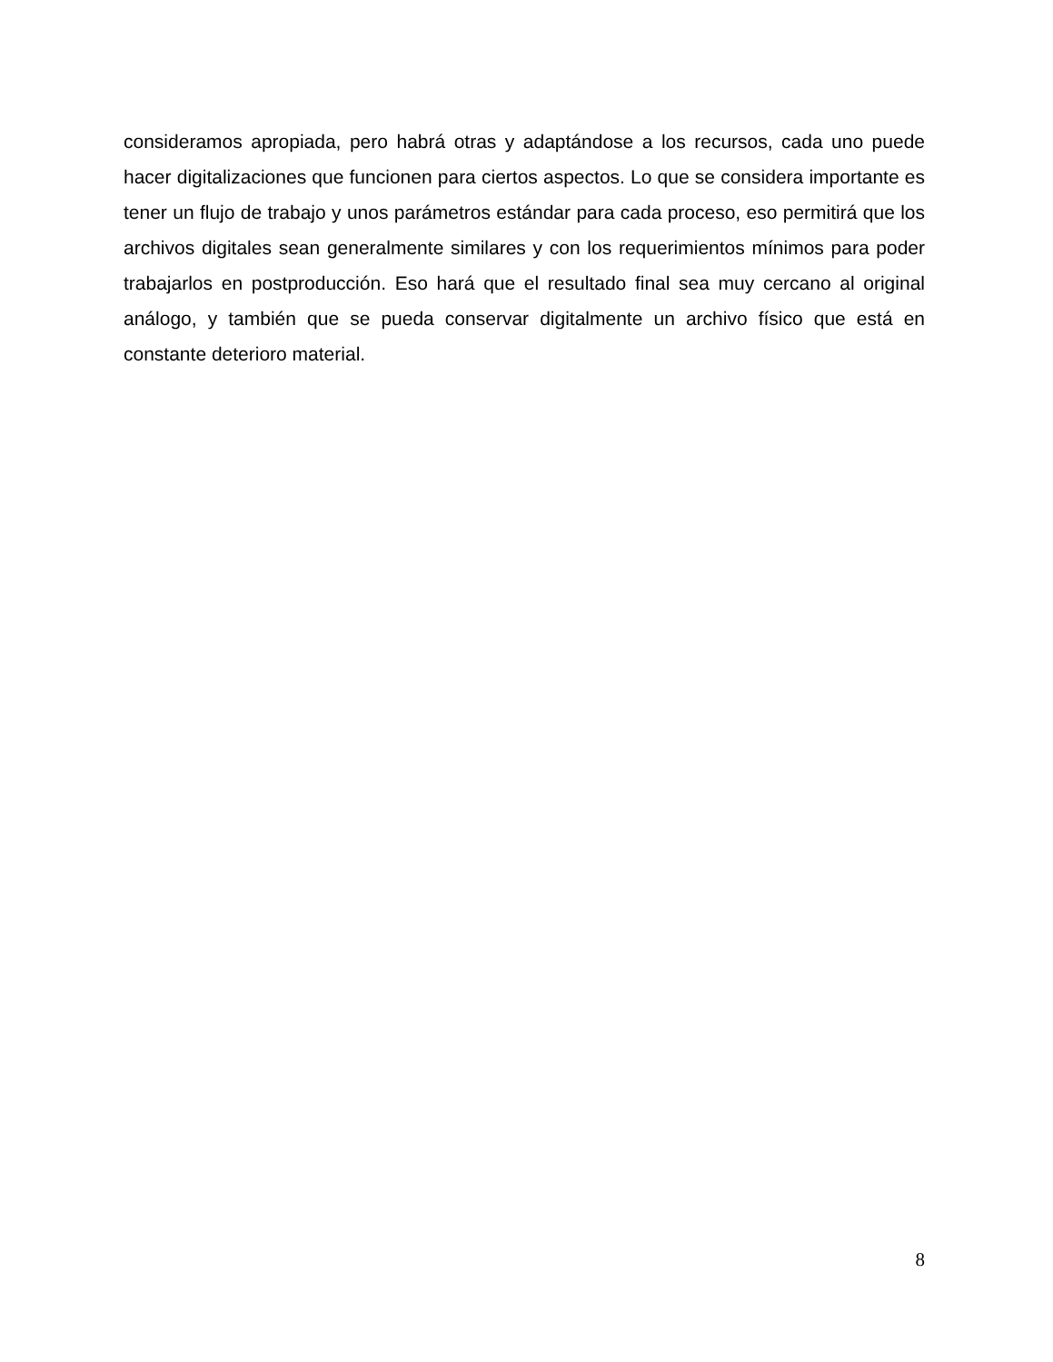consideramos apropiada, pero habrá otras y adaptándose a los recursos, cada uno puede hacer digitalizaciones que funcionen para ciertos aspectos. Lo que se considera importante es tener un flujo de trabajo y unos parámetros estándar para cada proceso, eso permitirá que los archivos digitales sean generalmente similares y con los requerimientos mínimos para poder trabajarlos en postproducción. Eso hará que el resultado final sea muy cercano al original análogo, y también que se pueda conservar digitalmente un archivo físico que está en constante deterioro material.
8